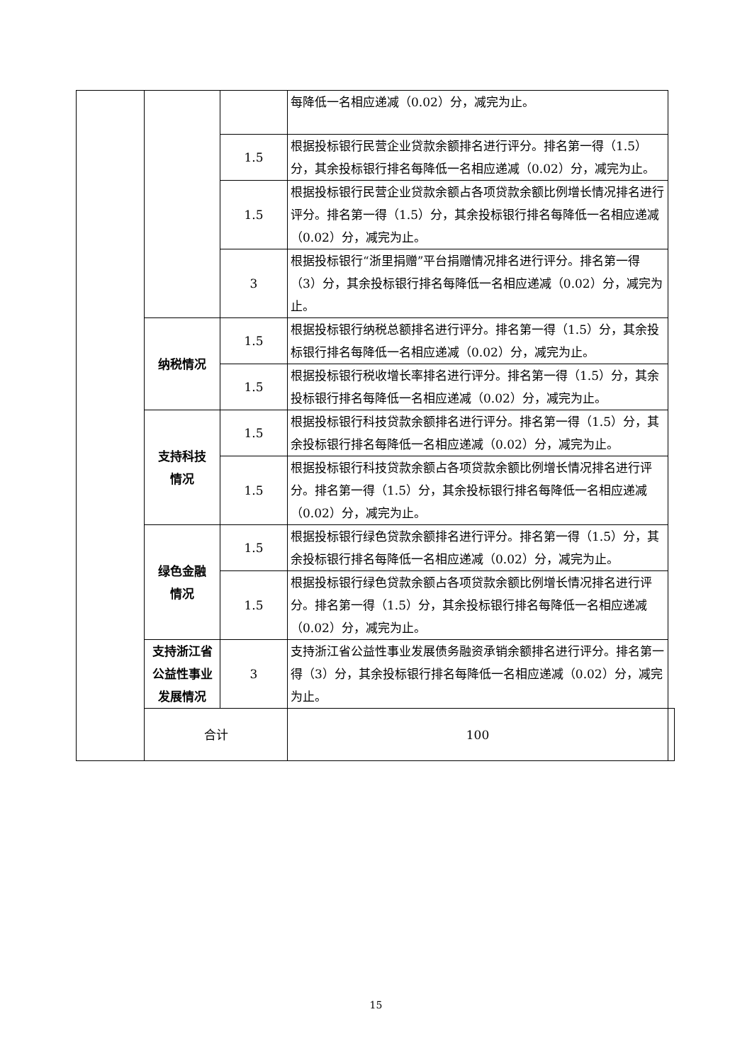| | | | 每降低一名相应递减（0.02）分，减完为止。 | |
| | | 1.5 | 根据投标银行民营企业贷款余额排名进行评分。排名第一得（1.5）分，其余投标银行排名每降低一名相应递减（0.02）分，减完为止。 | |
| | | 1.5 | 根据投标银行民营企业贷款余额占各项贷款余额比例增长情况排名进行评分。排名第一得（1.5）分，其余投标银行排名每降低一名相应递减（0.02）分，减完为止。 | |
| | | 3 | 根据投标银行“浙里捐赠”平台捐赠情况排名进行评分。排名第一得（3）分，其余投标银行排名每降低一名相应递减（0.02）分，减完为止。 | |
| | 纳税情况 | 1.5 | 根据投标银行纳税总额排名进行评分。排名第一得（1.5）分，其余投标银行排名每降低一名相应递减（0.02）分，减完为止。 | |
| | | 1.5 | 根据投标银行税收增长率排名进行评分。排名第一得（1.5）分，其余投标银行排名每降低一名相应递减（0.02）分，减完为止。 | |
| | 支持科技 情况 | 1.5 | 根据投标银行科技贷款余额排名进行评分。排名第一得（1.5）分，其余投标银行排名每降低一名相应递减（0.02）分，减完为止。 | |
| | | 1.5 | 根据投标银行科技贷款余额占各项贷款余额比例增长情况排名进行评分。排名第一得（1.5）分，其余投标银行排名每降低一名相应递减（0.02）分，减完为止。 | |
| | 绿色金融 情况 | 1.5 | 根据投标银行绿色贷款余额排名进行评分。排名第一得（1.5）分，其余投标银行排名每降低一名相应递减（0.02）分，减完为止。 | |
| | | 1.5 | 根据投标银行绿色贷款余额占各项贷款余额比例增长情况排名进行评分。排名第一得（1.5）分，其余投标银行排名每降低一名相应递减（0.02）分，减完为止。 | |
| | 支持浙江省公益性事业发展情况 | 3 | 支持浙江省公益性事业发展债务融资承销余额排名进行评分。排名第一得（3）分，其余投标银行排名每降低一名相应递减（0.02）分，减完为止。 | |
| | 合计 | | 100 | |
15